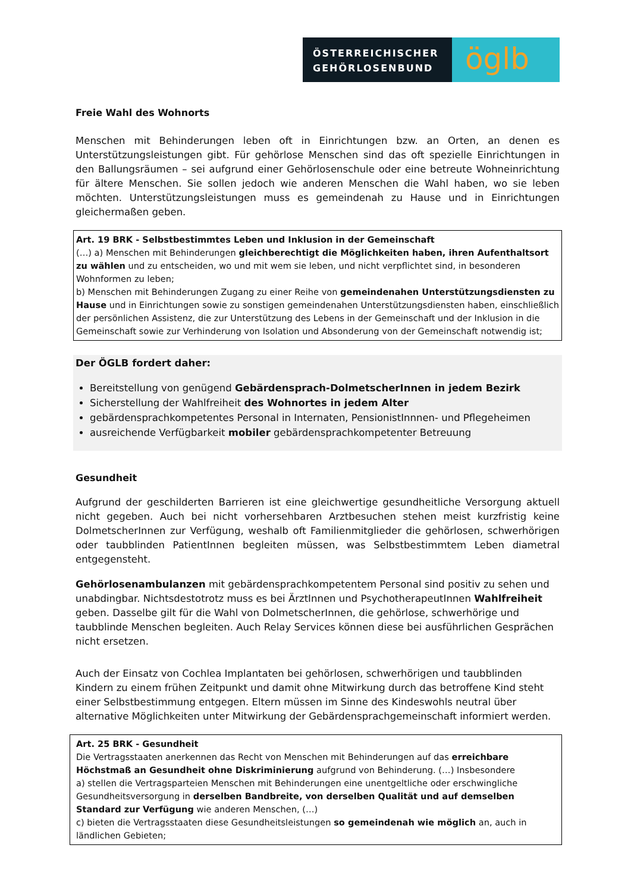ÖSTERREICHISCHER
GEHÖRLOSENBUND
öglb
Freie Wahl des Wohnorts
Menschen mit Behinderungen leben oft in Einrichtungen bzw. an Orten, an denen es Unterstützungsleistungen gibt. Für gehörlose Menschen sind das oft spezielle Einrichtungen in den Ballungsräumen – sei aufgrund einer Gehörlosenschule oder eine betreute Wohneinrichtung für ältere Menschen. Sie sollen jedoch wie anderen Menschen die Wahl haben, wo sie leben möchten. Unterstützungsleistungen muss es gemeindenah zu Hause und in Einrichtungen gleichermaßen geben.
Art. 19 BRK - Selbstbestimmtes Leben und Inklusion in der Gemeinschaft
(…) a) Menschen mit Behinderungen gleichberechtigt die Möglichkeiten haben, ihren Aufenthaltsort zu wählen und zu entscheiden, wo und mit wem sie leben, und nicht verpflichtet sind, in besonderen Wohnformen zu leben;
b) Menschen mit Behinderungen Zugang zu einer Reihe von gemeindenahen Unterstützungsdiensten zu Hause und in Einrichtungen sowie zu sonstigen gemeindenahen Unterstützungsdiensten haben, einschließlich der persönlichen Assistenz, die zur Unterstützung des Lebens in der Gemeinschaft und der Inklusion in die Gemeinschaft sowie zur Verhinderung von Isolation und Absonderung von der Gemeinschaft notwendig ist;
Der ÖGLB fordert daher:
Bereitstellung von genügend Gebärdensprach-DolmetscherInnen in jedem Bezirk
Sicherstellung der Wahlfreiheit des Wohnortes in jedem Alter
gebärdensprachkompetentes Personal in Internaten, PensionistInnnen- und Pflegeheimen
ausreichende Verfügbarkeit mobiler gebärdensprachkompetenter Betreuung
Gesundheit
Aufgrund der geschilderten Barrieren ist eine gleichwertige gesundheitliche Versorgung aktuell nicht gegeben. Auch bei nicht vorhersehbaren Arztbesuchen stehen meist kurzfristig keine DolmetscherInnen zur Verfügung, weshalb oft Familienmitglieder die gehörlosen, schwerhörigen oder taubblinden PatientInnen begleiten müssen, was Selbstbestimmtem Leben diametral entgegensteht.
Gehörlosenambulanzen mit gebärdensprachkompetentem Personal sind positiv zu sehen und unabdingbar. Nichtsdestotrotz muss es bei ÄrztInnen und PsychotherapeutInnen Wahlfreiheit geben. Dasselbe gilt für die Wahl von DolmetscherInnen, die gehörlose, schwerhörige und taubblinde Menschen begleiten. Auch Relay Services können diese bei ausführlichen Gesprächen nicht ersetzen.
Auch der Einsatz von Cochlea Implantaten bei gehörlosen, schwerhörigen und taubblinden Kindern zu einem frühen Zeitpunkt und damit ohne Mitwirkung durch das betroffene Kind steht einer Selbstbestimmung entgegen. Eltern müssen im Sinne des Kindeswohls neutral über alternative Möglichkeiten unter Mitwirkung der Gebärdensprachgemeinschaft informiert werden.
Art. 25 BRK - Gesundheit
Die Vertragsstaaten anerkennen das Recht von Menschen mit Behinderungen auf das erreichbare Höchstmaß an Gesundheit ohne Diskriminierung aufgrund von Behinderung. (…) Insbesondere
a) stellen die Vertragsparteien Menschen mit Behinderungen eine unentgeltliche oder erschwingliche Gesundheitsversorgung in derselben Bandbreite, von derselben Qualität und auf demselben Standard zur Verfügung wie anderen Menschen, (…)
c) bieten die Vertragsstaaten diese Gesundheitsleistungen so gemeindenah wie möglich an, auch in ländlichen Gebieten;